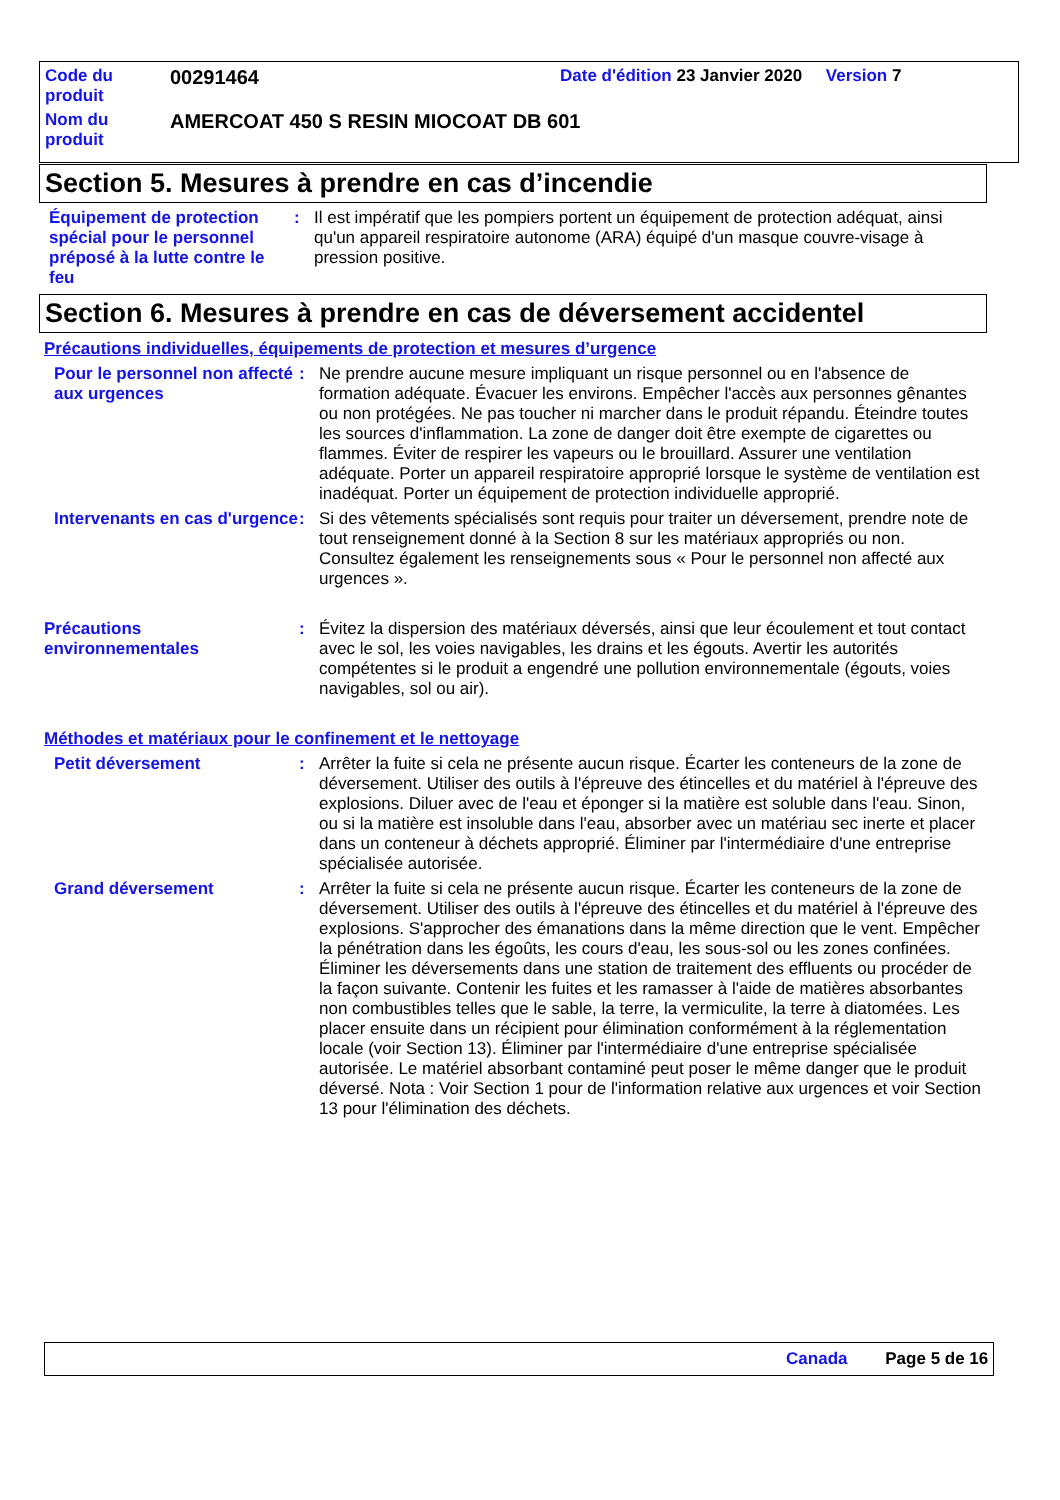| Code du produit | 00291464 | Date d'édition 23 Janvier 2020 Version 7 |
| Nom du produit | AMERCOAT 450 S RESIN MIOCOAT DB 601 | |
Section 5. Mesures à prendre en cas d’incendie
Équipement de protection spécial pour le personnel préposé à la lutte contre le feu
: Il est impératif que les pompiers portent un équipement de protection adéquat, ainsi qu'un appareil respiratoire autonome (ARA) équipé d'un masque couvre-visage à pression positive.
Section 6. Mesures à prendre en cas de déversement accidentel
Précautions individuelles, équipements de protection et mesures d’urgence
Pour le personnel non affecté aux urgences
: Ne prendre aucune mesure impliquant un risque personnel ou en l'absence de formation adéquate. Évacuer les environs. Empêcher l'accès aux personnes gênantes ou non protégées. Ne pas toucher ni marcher dans le produit répandu. Éteindre toutes les sources d'inflammation. La zone de danger doit être exempte de cigarettes ou flammes. Éviter de respirer les vapeurs ou le brouillard. Assurer une ventilation adéquate. Porter un appareil respiratoire approprié lorsque le système de ventilation est inadéquat. Porter un équipement de protection individuelle approprié.
Intervenants en cas d'urgence
: Si des vêtements spécialisés sont requis pour traiter un déversement, prendre note de tout renseignement donné à la Section 8 sur les matériaux appropriés ou non. Consultez également les renseignements sous « Pour le personnel non affecté aux urgences ».
Précautions environnementales
: Évitez la dispersion des matériaux déversés, ainsi que leur écoulement et tout contact avec le sol, les voies navigables, les drains et les égouts. Avertir les autorités compétentes si le produit a engendré une pollution environnementale (égouts, voies navigables, sol ou air).
Méthodes et matériaux pour le confinement et le nettoyage
Petit déversement : Arrêter la fuite si cela ne présente aucun risque. Écarter les conteneurs de la zone de déversement. Utiliser des outils à l'épreuve des étincelles et du matériel à l'épreuve des explosions. Diluer avec de l'eau et éponger si la matière est soluble dans l'eau. Sinon, ou si la matière est insoluble dans l'eau, absorber avec un matériau sec inerte et placer dans un conteneur à déchets approprié. Éliminer par l'intermédiaire d'une entreprise spécialisée autorisée.
Grand déversement : Arrêter la fuite si cela ne présente aucun risque. Écarter les conteneurs de la zone de déversement. Utiliser des outils à l'épreuve des étincelles et du matériel à l'épreuve des explosions. S'approcher des émanations dans la même direction que le vent. Empêcher la pénétration dans les égoûts, les cours d'eau, les sous-sol ou les zones confinées. Éliminer les déversements dans une station de traitement des effluents ou procéder de la façon suivante. Contenir les fuites et les ramasser à l'aide de matières absorbantes non combustibles telles que le sable, la terre, la vermiculite, la terre à diatomées. Les placer ensuite dans un récipient pour élimination conformément à la réglementation locale (voir Section 13). Éliminer par l'intermédiaire d'une entreprise spécialisée autorisée. Le matériel absorbant contaminé peut poser le même danger que le produit déversé. Nota : Voir Section 1 pour de l'information relative aux urgences et voir Section 13 pour l'élimination des déchets.
Canada Page 5 de 16